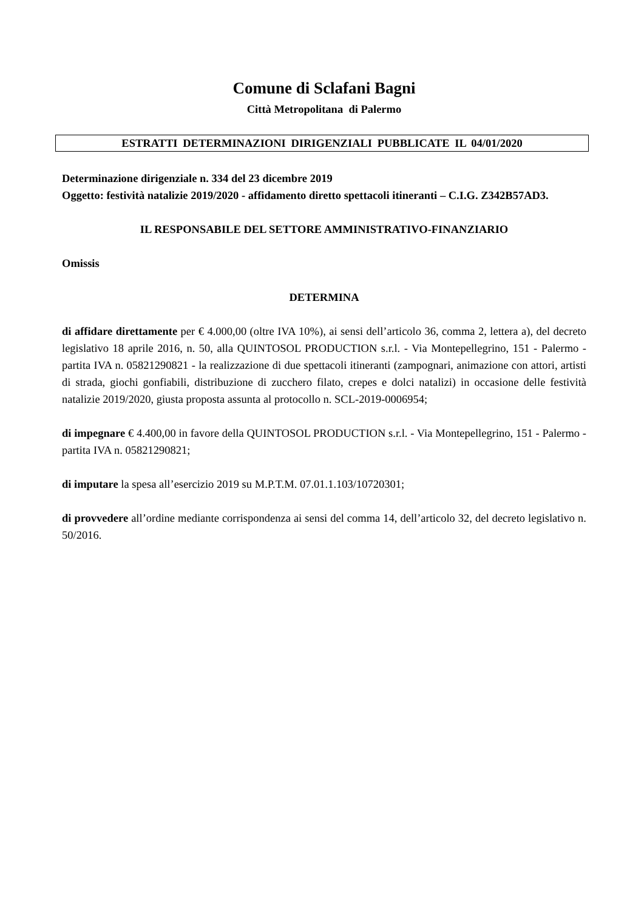Comune di Sclafani Bagni
Città Metropolitana di Palermo
ESTRATTI DETERMINAZIONI DIRIGENZIALI PUBBLICATE IL 04/01/2020
Determinazione dirigenziale n. 334 del 23 dicembre 2019
Oggetto: festività natalizie 2019/2020 - affidamento diretto spettacoli itineranti – C.I.G. Z342B57AD3.
IL RESPONSABILE DEL SETTORE AMMINISTRATIVO-FINANZIARIO
Omissis
DETERMINA
di affidare direttamente per € 4.000,00 (oltre IVA 10%), ai sensi dell’articolo 36, comma 2, lettera a), del decreto legislativo 18 aprile 2016, n. 50, alla QUINTOSOL PRODUCTION s.r.l. - Via Montepellegrino, 151 - Palermo - partita IVA n. 05821290821 - la realizzazione di due spettacoli itineranti (zampognari, animazione con attori, artisti di strada, giochi gonfiabili, distribuzione di zucchero filato, crepes e dolci natalizi) in occasione delle festività natalizie 2019/2020, giusta proposta assunta al protocollo n. SCL-2019-0006954;
di impegnare € 4.400,00 in favore della QUINTOSOL PRODUCTION s.r.l. - Via Montepellegrino, 151 - Palermo - partita IVA n. 05821290821;
di imputare la spesa all’esercizio 2019 su M.P.T.M. 07.01.1.103/10720301;
di provvedere all’ordine mediante corrispondenza ai sensi del comma 14, dell’articolo 32, del decreto legislativo n. 50/2016.